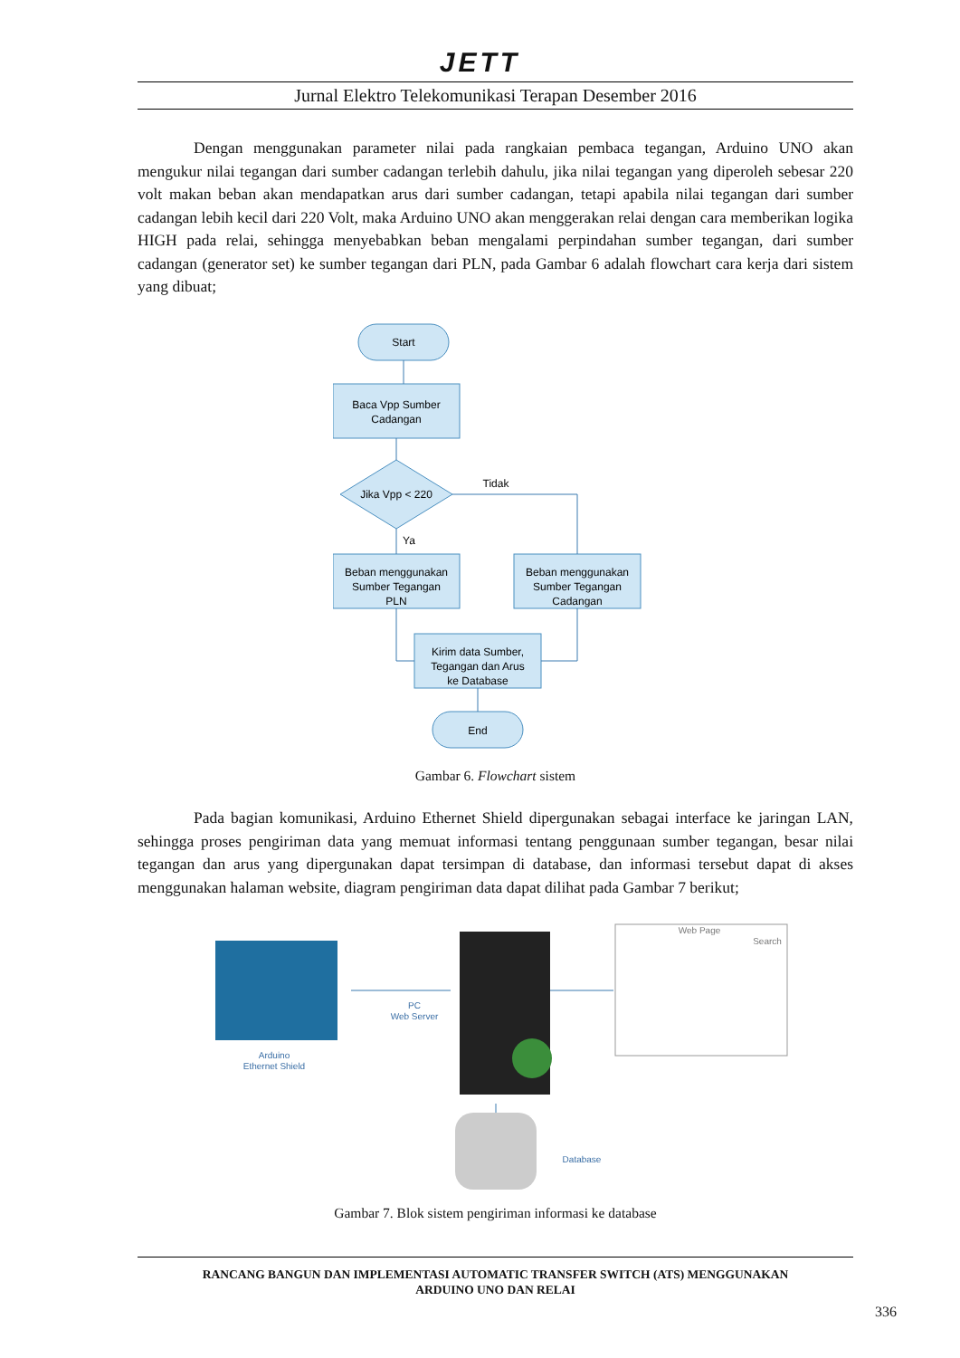JETT
Jurnal Elektro Telekomunikasi Terapan Desember 2016
Dengan menggunakan parameter nilai pada rangkaian pembaca tegangan, Arduino UNO akan mengukur nilai tegangan dari sumber cadangan terlebih dahulu, jika nilai tegangan yang diperoleh sebesar 220 volt makan beban akan mendapatkan arus dari sumber cadangan, tetapi apabila nilai tegangan dari sumber cadangan lebih kecil dari 220 Volt, maka Arduino UNO akan menggerakan relai dengan cara memberikan logika HIGH pada relai, sehingga menyebabkan beban mengalami perpindahan sumber tegangan, dari sumber cadangan (generator set) ke sumber tegangan dari PLN, pada Gambar 6 adalah flowchart cara kerja dari sistem yang dibuat;
Start
Baca Vpp Sumber
Cadangan
Jika Vpp < 220
Tidak
Ya
Beban menggunakan
Sumber Tegangan
PLN
Beban menggunakan
Sumber Tegangan
Cadangan
Kirim data Sumber,
Tegangan dan Arus
ke Database
End
Gambar 6. Flowchart sistem
Pada bagian komunikasi, Arduino Ethernet Shield dipergunakan sebagai interface ke jaringan LAN, sehingga proses pengiriman data yang memuat informasi tentang penggunaan sumber tegangan, besar nilai tegangan dan arus yang dipergunakan dapat tersimpan di database, dan informasi tersebut dapat di akses menggunakan halaman website, diagram pengiriman data dapat dilihat pada Gambar 7 berikut;
Arduino
Ethernet Shield
PC
Web Server
Web Page
Search
Database
Gambar 7. Blok sistem pengiriman informasi ke database
RANCANG BANGUN DAN IMPLEMENTASI AUTOMATIC TRANSFER SWITCH (ATS) MENGGUNAKAN
ARDUINO UNO DAN RELAI
336